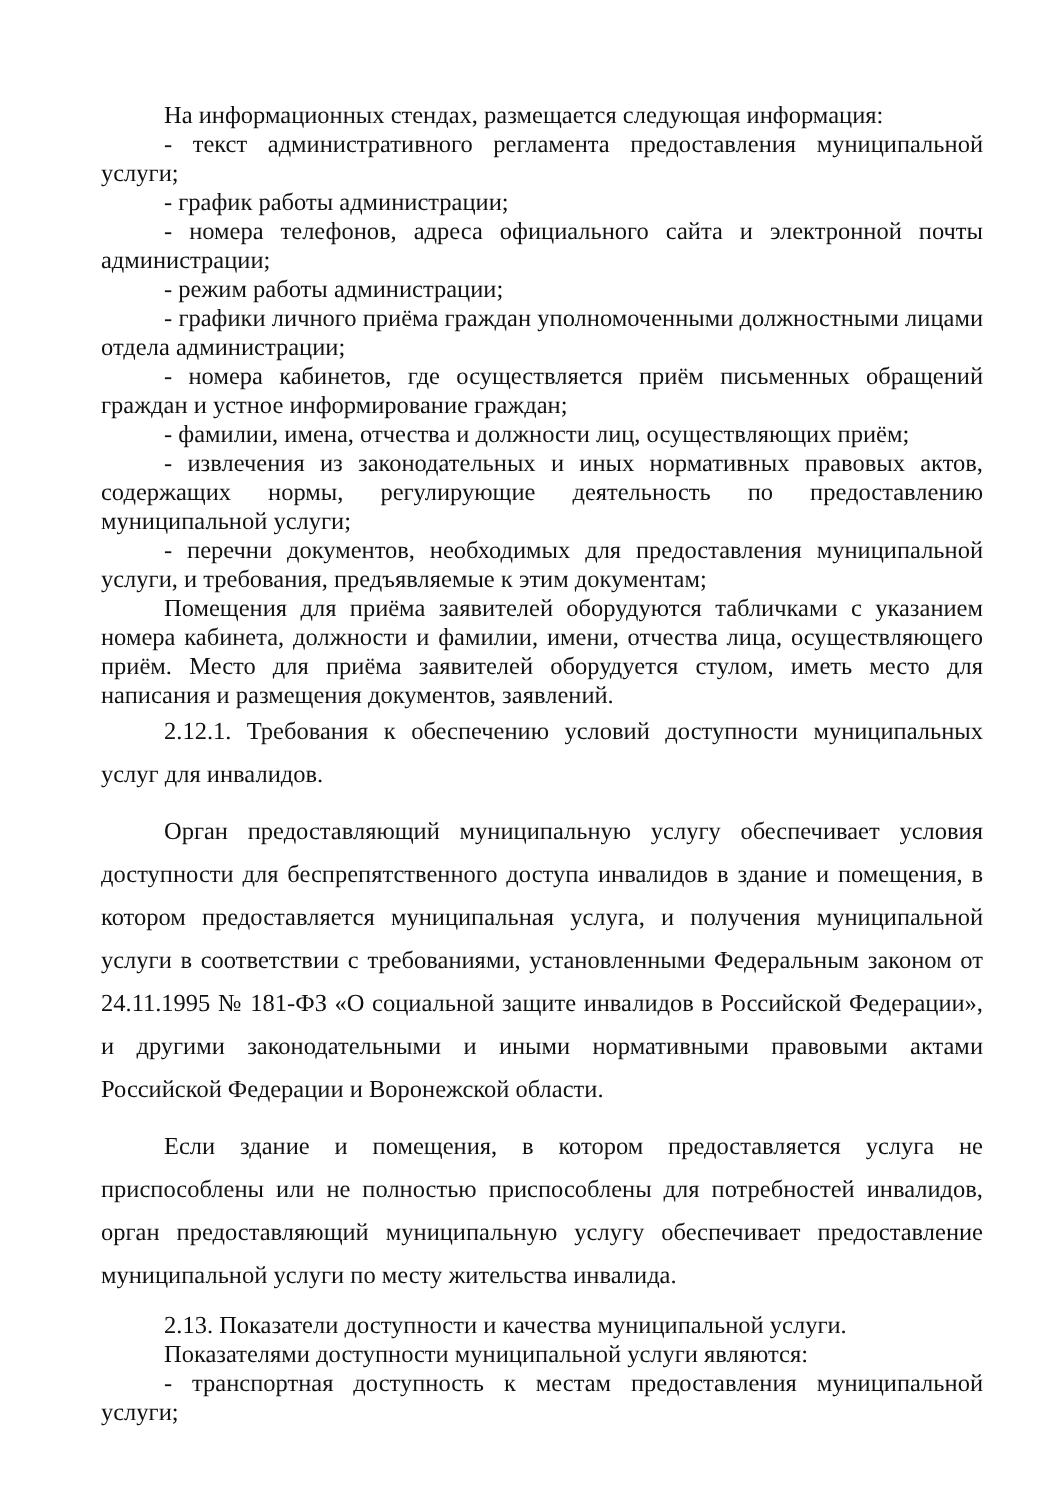На информационных стендах, размещается следующая информация:
- текст административного регламента предоставления муниципальной услуги;
- график работы администрации;
- номера телефонов, адреса официального сайта и электронной почты администрации;
- режим работы администрации;
- графики личного приёма граждан уполномоченными должностными лицами отдела администрации;
- номера кабинетов, где осуществляется приём письменных обращений граждан и устное информирование граждан;
- фамилии, имена, отчества и должности лиц, осуществляющих приём;
- извлечения из законодательных и иных нормативных правовых актов, содержащих нормы, регулирующие деятельность по предоставлению муниципальной услуги;
- перечни документов, необходимых для предоставления муниципальной услуги, и требования, предъявляемые к этим документам;
Помещения для приёма заявителей оборудуются табличками с указанием номера кабинета, должности и фамилии, имени, отчества лица, осуществляющего приём. Место для приёма заявителей оборудуется стулом, иметь место для написания и размещения документов, заявлений.
2.12.1. Требования к обеспечению условий доступности муниципальных услуг для инвалидов.
Орган предоставляющий муниципальную услугу обеспечивает условия доступности для беспрепятственного доступа инвалидов в здание и помещения, в котором предоставляется муниципальная услуга, и получения муниципальной услуги в соответствии с требованиями, установленными Федеральным законом от 24.11.1995 № 181-ФЗ «О социальной защите инвалидов в Российской Федерации», и другими законодательными и иными нормативными правовыми актами Российской Федерации и Воронежской области.
Если здание и помещения, в котором предоставляется услуга не приспособлены или не полностью приспособлены для потребностей инвалидов, орган предоставляющий муниципальную услугу обеспечивает предоставление муниципальной услуги по месту жительства инвалида.
2.13. Показатели доступности и качества муниципальной услуги.
Показателями доступности муниципальной услуги являются:
- транспортная доступность к местам предоставления муниципальной услуги;